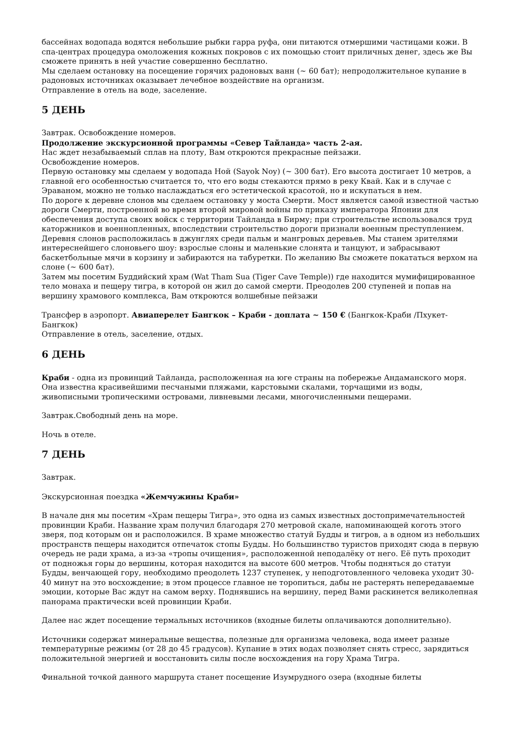бассейнах водопада водятся небольшие рыбки гарра руфа, они питаются отмершими частицами кожи. В спа-центрах процедура омоложения кожных покровов с их помощью стоит приличных денег, здесь же Вы сможете принять в ней участие совершенно бесплатно.
Мы сделаем остановку на посещение горячих радоновых ванн (~ 60 бат); непродолжительное купание в радоновых источниках оказывает лечебное воздействие на организм.
Отправление в отель на воде, заселение.
5 ДЕНЬ
Завтрак. Освобождение номеров.
Продолжение экскурсионной программы «Север Тайланда» часть 2-ая.
Нас ждет незабываемый сплав на плоту, Вам откроются прекрасные пейзажи.
Освобождение номеров.
Первую остановку мы сделаем у водопада Ной (Sayok Noy) (~ 300 бат). Его высота достигает 10 метров, а главной его особенностью считается то, что его воды стекаются прямо в реку Квай. Как и в случае с Эраваном, можно не только наслаждаться его эстетической красотой, но и искупаться в нем.
По дороге к деревне слонов мы сделаем остановку у моста Смерти. Мост является самой известной частью дороги Смерти, построенной во время второй мировой войны по приказу императора Японии для обеспечения доступа своих войск с территории Тайланда в Бирму; при строительстве использовался труд каторжников и военнопленных, впоследствии строительство дороги признали военным преступлением.
Деревня слонов расположилась в джунглях среди пальм и мангровых деревьев. Мы станем зрителями интереснейшего слоновьего шоу: взрослые слоны и маленькие слонята и танцуют, и забрасывают баскетбольные мячи в корзину и забираются на табуретки. По желанию Вы сможете покататься верхом на слоне (~ 600 бат).
Затем мы посетим Буддийский храм (Wat Tham Sua (Tiger Cave Temple)) где находится мумифицированное тело монаха и пещеру тигра, в которой он жил до самой смерти. Преодолев 200 ступеней и попав на вершину храмового комплекса, Вам откроются волшебные пейзажи
Трансфер в аэропорт. Авиаперелет Бангкок – Краби - доплата ~ 150 € (Бангкок-Краби /Пхукет-Бангкок)
Отправление в отель, заселение, отдых.
6 ДЕНЬ
Краби - одна из провинций Тайланда, расположенная на юге страны на побережье Андаманского моря. Она известна красивейшими песчаными пляжами, карстовыми скалами, торчащими из воды, живописными тропическими островами, ливневыми лесами, многочисленными пещерами.
Завтрак.Свободный день на море.
Ночь в отеле.
7 ДЕНЬ
Завтрак.
Экскурсионная поездка «Жемчужины Краби»
В начале дня мы посетим «Храм пещеры Тигра», это одна из самых известных достопримечательностей провинции Краби. Название храм получил благодаря 270 метровой скале, напоминающей коготь этого зверя, под которым он и расположился. В храме множество статуй Будды и тигров, а в одном из небольших пространств пещеры находится отпечаток стопы Будды. Но большинство туристов приходят сюда в первую очередь не ради храма, а из-за «тропы очищения», расположенной неподалёку от него. Её путь проходит от подножья горы до вершины, которая находится на высоте 600 метров. Чтобы подняться до статуи Будды, венчающей гору, необходимо преодолеть 1237 ступенек, у неподготовленного человека уходит 30-40 минут на это восхождение; в этом процессе главное не торопиться, дабы не растерять непередаваемые эмоции, которые Вас ждут на самом верху. Поднявшись на вершину, перед Вами раскинется великолепная панорама практически всей провинции Краби.
Далее нас ждет посещение термальных источников (входные билеты оплачиваются дополнительно).
Источники содержат минеральные вещества, полезные для организма человека, вода имеет разные температурные режимы (от 28 до 45 градусов). Купание в этих водах позволяет снять стресс, зарядиться положительной энергией и восстановить силы после восхождения на гору Храма Тигра.
Финальной точкой данного маршрута станет посещение Изумрудного озера (входные билеты